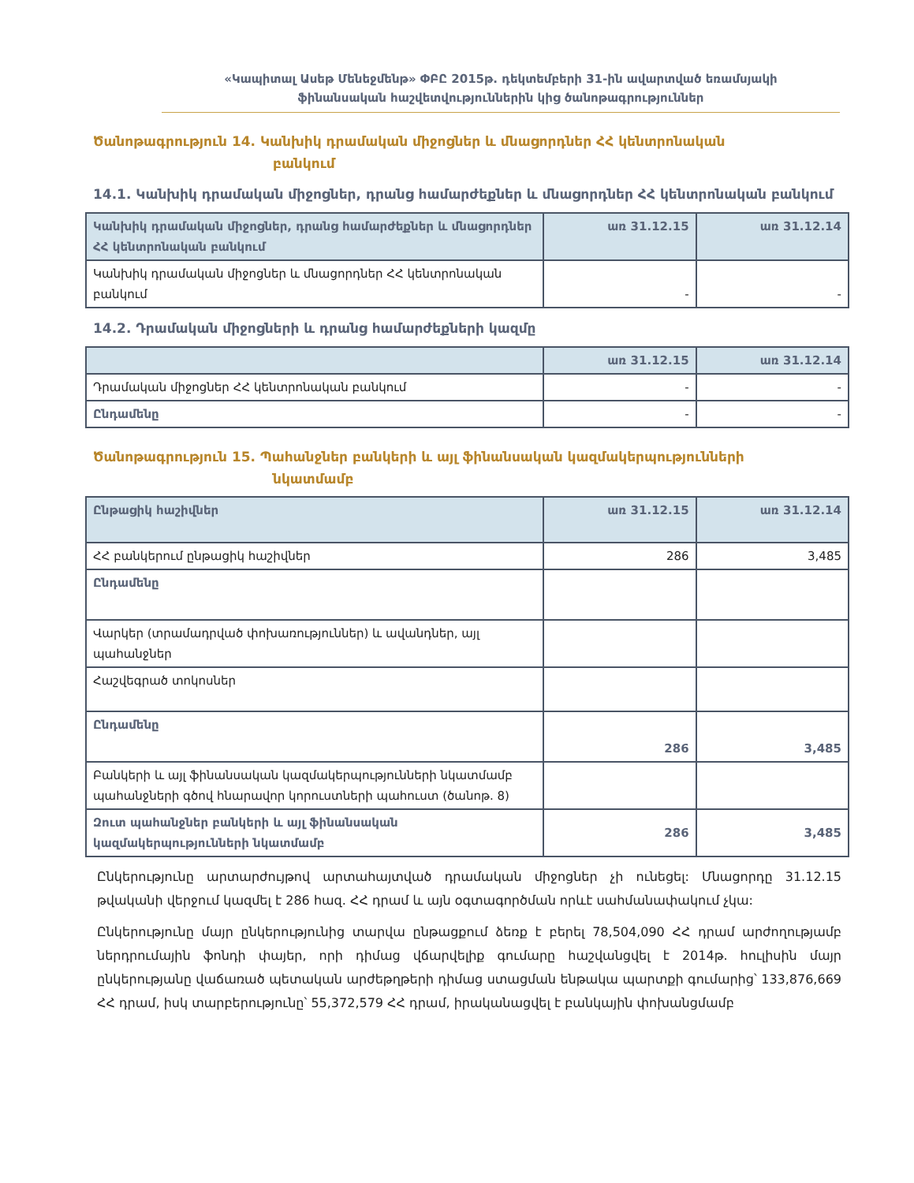«Կապիտալ Ասեթ Մենեջմենթ» ՓԲԸ 2015թ. դեկտեմբերի 31-ին ավարտված եռամսյակի
ֆինանսական հաշվետվություններին կից ծանոթագրություններ
Ծանոթագրություն 14. Կանխիկ դրամական միջոցներ և մնացորդներ ՀՀ կենտրոնական
բանկում
14.1. Կանխիկ դրամական միջոցներ, դրանց համարժեքներ և մնացորդներ ՀՀ կենտրոնական բանկում
| Կանխիկ դրամական միջոցներ, դրանց համարժեքներ և մնացորդներ ՀՀ կենտրոնական բանկում | առ 31.12.15 | առ 31.12.14 |
| --- | --- | --- |
| Կանխիկ դրամական միջոցներ և մնացորդներ ՀՀ կենտրոնական բանկում | - | - |
14.2. Դրամական միջոցների և դրանց համարժեքների կազմը
| | առ 31.12.15 | առ 31.12.14 |
| --- | --- | --- |
| Դրամական միջոցներ ՀՀ կենտրոնական բանկում | - | - |
| Ընդամենը | - | - |
Ծանոթագրություն 15. Պահանջներ բանկերի և այլ ֆինանսական կազմակերպությունների
նկատմամբ
| Ընթացիկ հաշիվներ | առ 31.12.15 | առ 31.12.14 |
| --- | --- | --- |
| ՀՀ բանկերում ընթացիկ հաշիվներ | 286 | 3,485 |
| Ընդամենը | | |
| Վարկեր (տրամադրված փոխառություններ) և ավանդներ, այլ պահանջներ | | |
| Հաշվեգրած տոկոսներ | | |
| Ընդամենը | 286 | 3,485 |
| Բանկերի և այլ ֆինանսական կազմակերպությունների նկատմամբ պահանջների գծով հնարավոր կորուստների պահուստ (ծանոթ. 8) | | |
| Զուտ պահանջներ բանկերի և այլ ֆինանսական կազմակերպությունների նկատմամբ | 286 | 3,485 |
Ընկերությունը արտարժույթով արտահայտված դրամական միջոցներ չի ունեցել: Մնացորդը 31.12.15 թվականի վերջում կազմել է 286 հազ. ՀՀ դրամ և այն օգտագործման որևէ սահմանափակում չկա:
Ընկերությունը մայր ընկերությունից տարվա ընթացքում ձեռք է բերել 78,504,090 ՀՀ դրամ արժողությամբ ներդրումային ֆոնդի փայեր, որի դիմաց վճարվելիք գումարը հաշվանցվել է 2014թ. հուլիսին մայր ընկերությանը վաճառած պետական արժեթղթերի դիմաց ստացման ենթակա պարտքի գումարից՝ 133,876,669 ՀՀ դրամ, իսկ տարբերությունը՝ 55,372,579 ՀՀ դրամ, իրականացվել է բանկային փոխանցմամբ